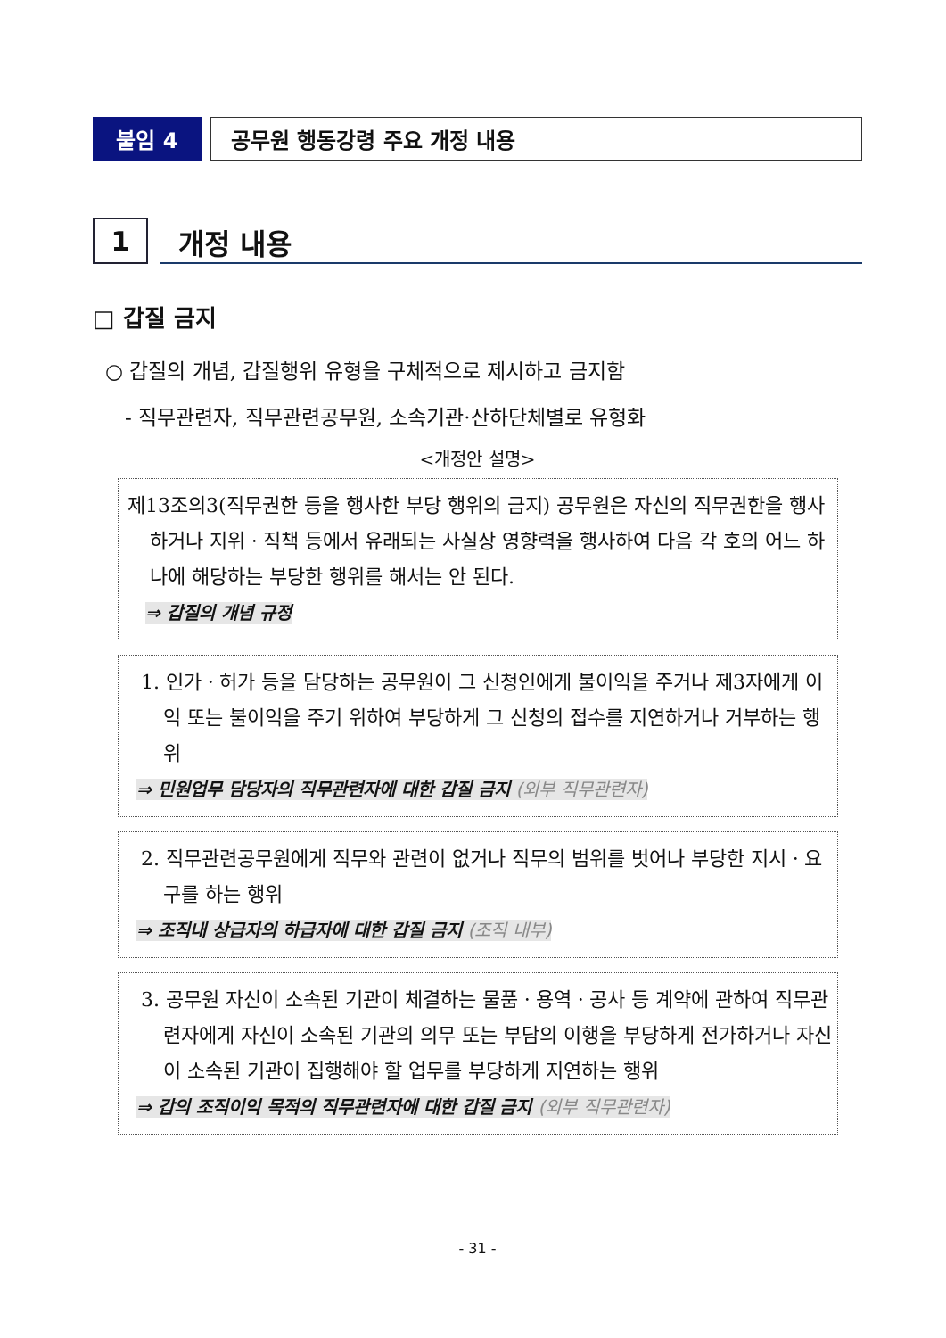붙임 4 공무원 행동강령 주요 개정 내용
1
개정 내용
□ 갑질 금지
○ 갑질의 개념, 갑질행위 유형을 구체적으로 제시하고 금지함
- 직무관련자, 직무관련공무원, 소속기관·산하단체별로 유형화
<개정안 설명>
제13조의3(직무권한 등을 행사한 부당 행위의 금지) 공무원은 자신의 직무권한을 행사하거나 지위ㆍ직책 등에서 유래되는 사실상 영향력을 행사하여 다음 각 호의 어느 하나에 해당하는 부당한 행위를 해서는 안 된다.
⇒ 갑질의 개념 규정
1. 인가ㆍ허가 등을 담당하는 공무원이 그 신청인에게 불이익을 주거나 제3자에게 이익 또는 불이익을 주기 위하여 부당하게 그 신청의 접수를 지연하거나 거부하는 행위
⇒ 민원업무 담당자의 직무관련자에 대한 갑질 금지 (외부 직무관련자)
2. 직무관련공무원에게 직무와 관련이 없거나 직무의 범위를 벗어나 부당한 지시ㆍ요구를 하는 행위
⇒ 조직내 상급자의 하급자에 대한 갑질 금지 (조직 내부)
3. 공무원 자신이 소속된 기관이 체결하는 물품ㆍ용역ㆍ공사 등 계약에 관하여 직무관련자에게 자신이 소속된 기관의 의무 또는 부담의 이행을 부당하게 전가하거나 자신이 소속된 기관이 집행해야 할 업무를 부당하게 지연하는 행위
⇒ 갑의 조직이익 목적의 직무관련자에 대한 갑질 금지 (외부 직무관련자)
- 31 -